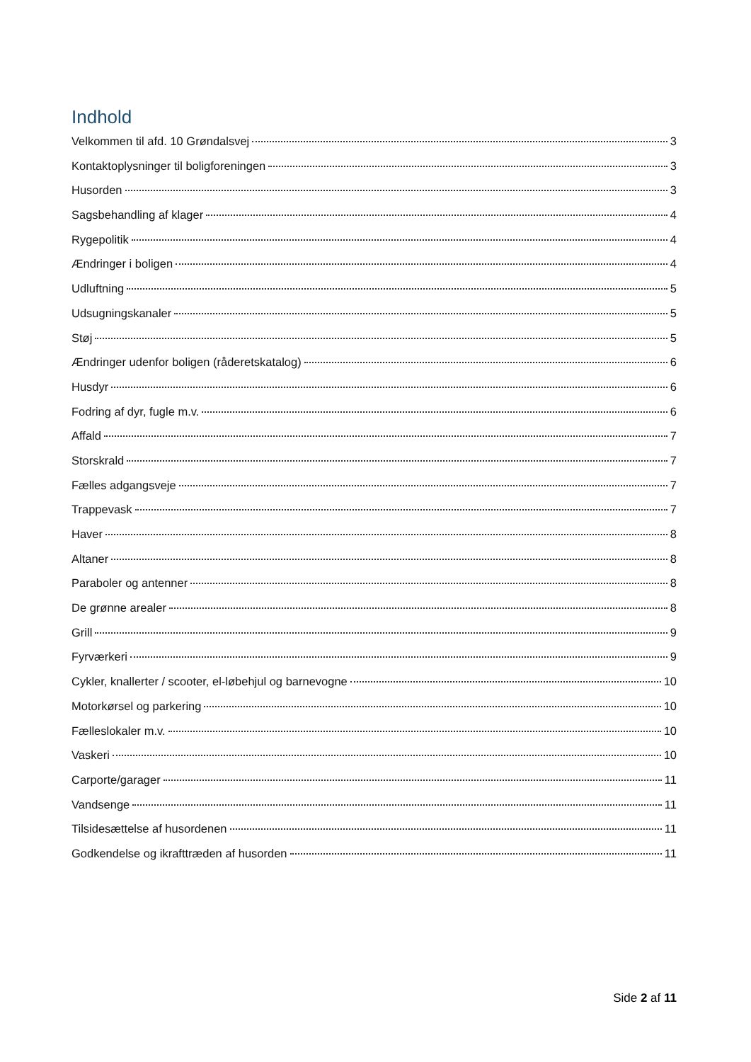Indhold
Velkommen til afd. 10 Grøndalsvej 3
Kontaktoplysninger til boligforeningen 3
Husorden 3
Sagsbehandling af klager 4
Rygepolitik 4
Ændringer i boligen 4
Udluftning 5
Udsugningskanaler 5
Støj 5
Ændringer udenfor boligen (råderetskatalog) 6
Husdyr 6
Fodring af dyr, fugle m.v. 6
Affald 7
Storskrald 7
Fælles adgangsveje 7
Trappevask 7
Haver 8
Altaner 8
Paraboler og antenner 8
De grønne arealer 8
Grill 9
Fyrværkeri 9
Cykler, knallerter / scooter, el-løbehjul og barnevogne 10
Motorkørsel og parkering 10
Fælleslokaler m.v. 10
Vaskeri 10
Carporte/garager 11
Vandsenge 11
Tilsidesættelse af husordenen 11
Godkendelse og ikrafttræden af husorden 11
Side 2 af 11